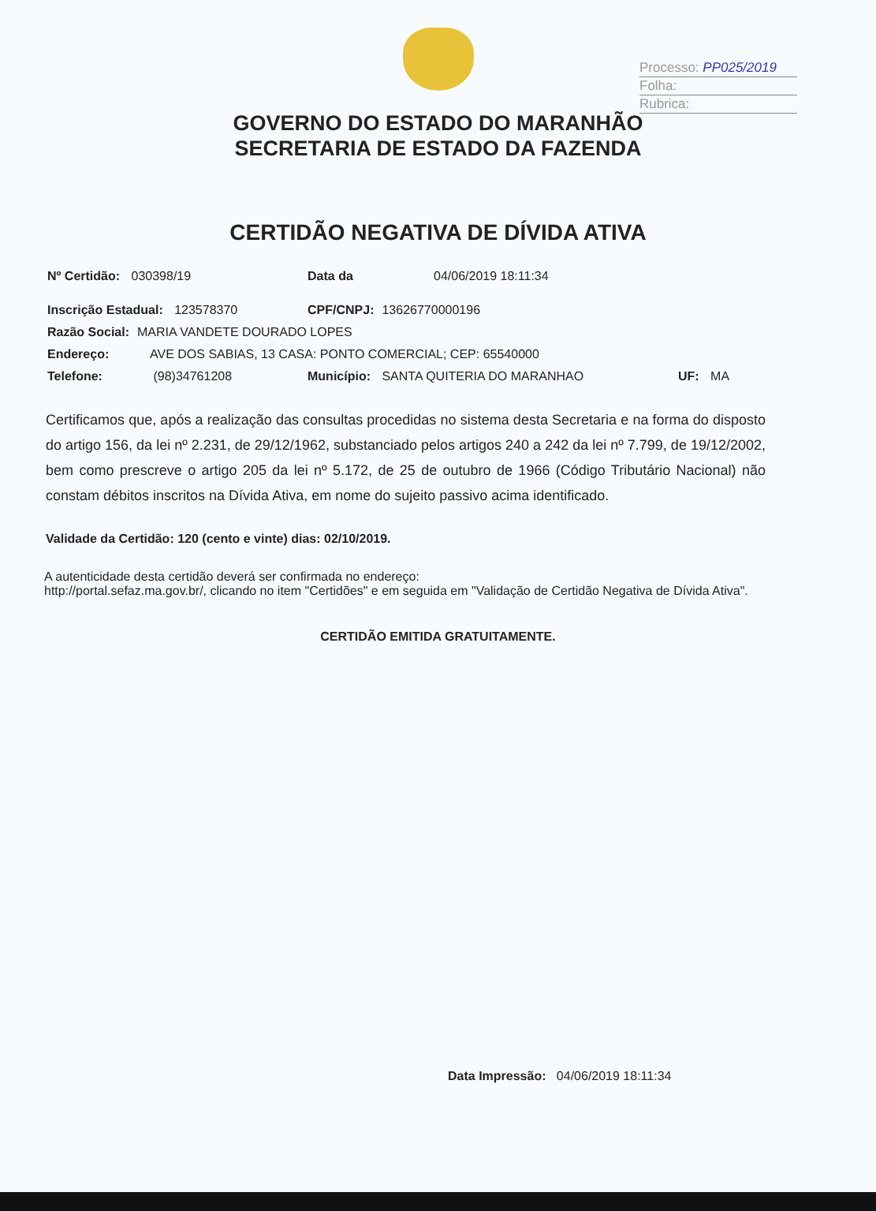Processo: PP025/2019
Folha:
Rubrica:
GOVERNO DO ESTADO DO MARANHÃO
SECRETARIA DE ESTADO DA FAZENDA
CERTIDÃO NEGATIVA DE DÍVIDA ATIVA
Nº Certidão: 030398/19 Data da 04/06/2019 18:11:34
Inscrição Estadual: 123578370 CPF/CNPJ: 13626770000196
Razão Social: MARIA VANDETE DOURADO LOPES
Endereço: AVE DOS SABIAS, 13 CASA: PONTO COMERCIAL; CEP: 65540000
Telefone: (98)34761208 Município: SANTA QUITERIA DO MARANHAO UF: MA
Certificamos que, após a realização das consultas procedidas no sistema desta Secretaria e na forma do disposto do artigo 156, da lei nº 2.231, de 29/12/1962, substanciado pelos artigos 240 a 242 da lei nº 7.799, de 19/12/2002, bem como prescreve o artigo 205 da lei nº 5.172, de 25 de outubro de 1966 (Código Tributário Nacional) não constam débitos inscritos na Dívida Ativa, em nome do sujeito passivo acima identificado.
Validade da Certidão: 120 (cento e vinte) dias: 02/10/2019.
A autenticidade desta certidão deverá ser confirmada no endereço:
http://portal.sefaz.ma.gov.br/, clicando no item "Certidões" e em seguida em "Validação de Certidão Negativa de Dívida Ativa".
CERTIDÃO EMITIDA GRATUITAMENTE.
Data Impressão: 04/06/2019 18:11:34